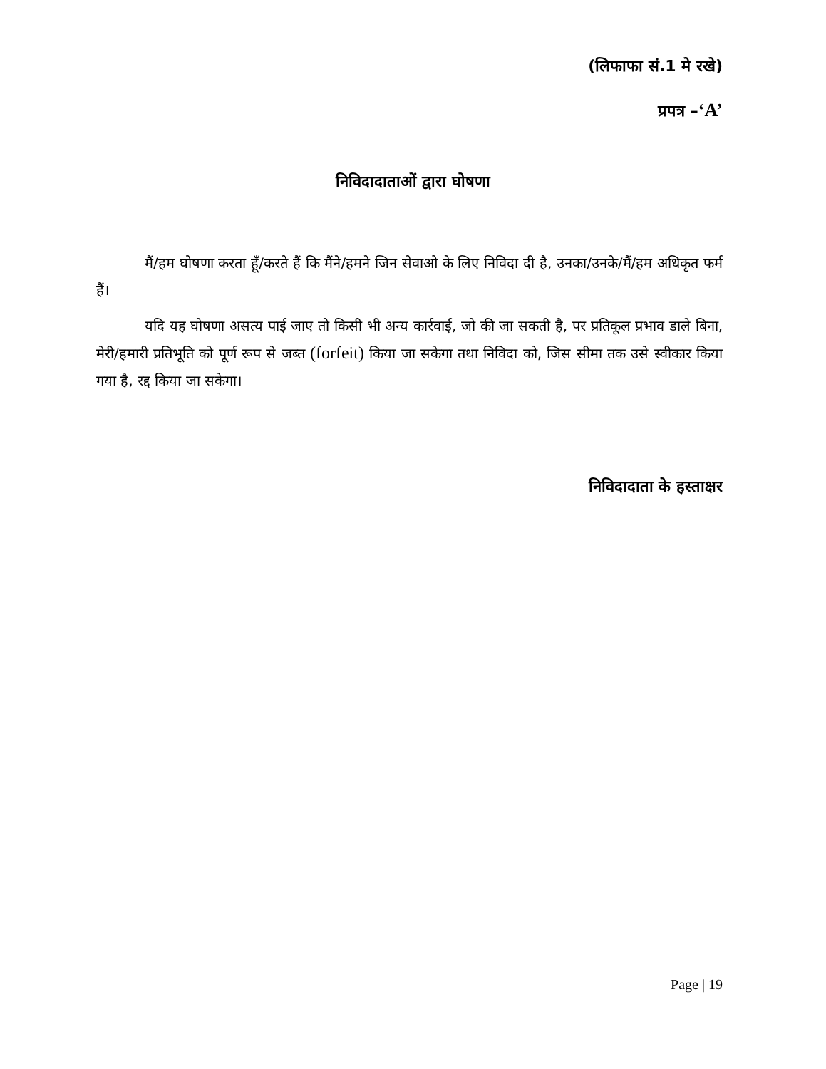(लिफाफा सं.1 मे रखे)
प्रपत्र –‘A’
निविदादाताओं द्वारा घोषणा
मैं/हम घोषणा करता हूँ/करते हैं कि मैंने/हमने जिन सेवाओ के लिए निविदा दी है, उनका/उनके/मैं/हम अधिकृत फर्म हैं।
यदि यह घोषणा असत्य पाई जाए तो किसी भी अन्य कार्रवाई, जो की जा सकती है, पर प्रतिकूल प्रभाव डाले बिना, मेरी/हमारी प्रतिभूति को पूर्ण रूप से जब्त (forfeit) किया जा सकेगा तथा निविदा को, जिस सीमा तक उसे स्वीकार किया गया है, रद्द किया जा सकेगा।
निविदादाता के हस्ताक्षर
Page | 19